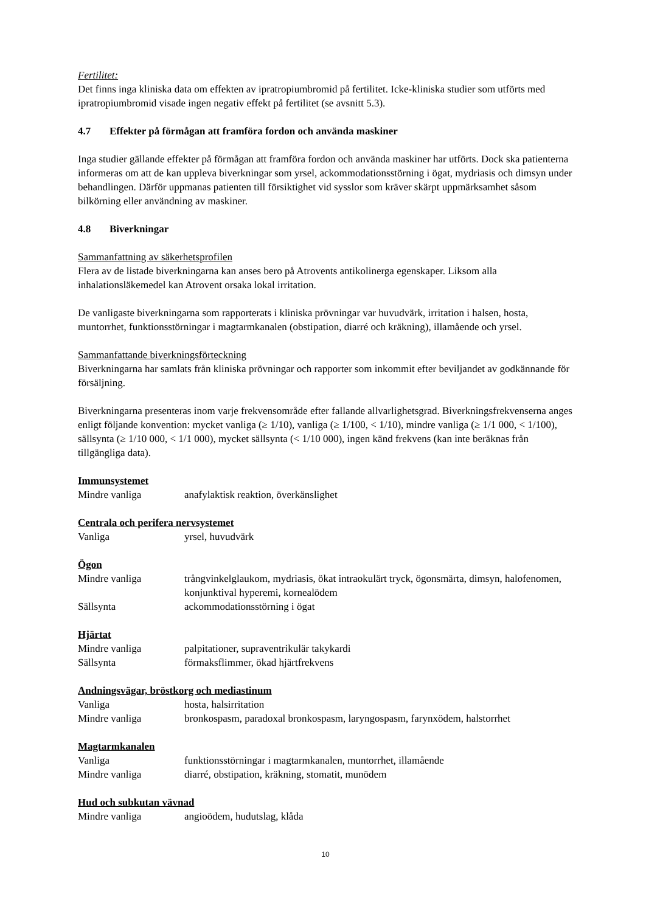Fertilitet:
Det finns inga kliniska data om effekten av ipratropiumbromid på fertilitet. Icke-kliniska studier som utförts med ipratropiumbromid visade ingen negativ effekt på fertilitet (se avsnitt 5.3).
4.7 Effekter på förmågan att framföra fordon och använda maskiner
Inga studier gällande effekter på förmågan att framföra fordon och använda maskiner har utförts. Dock ska patienterna informeras om att de kan uppleva biverkningar som yrsel, ackommodationsstörning i ögat, mydriasis och dimsyn under behandlingen. Därför uppmanas patienten till försiktighet vid sysslor som kräver skärpt uppmärksamhet såsom bilkörning eller användning av maskiner.
4.8 Biverkningar
Sammanfattning av säkerhetsprofilen
Flera av de listade biverkningarna kan anses bero på Atrovents antikolinerga egenskaper. Liksom alla inhalationsläkemedel kan Atrovent orsaka lokal irritation.
De vanligaste biverkningarna som rapporterats i kliniska prövningar var huvudvärk, irritation i halsen, hosta, muntorrhet, funktionsstörningar i magtarmkanalen (obstipation, diarré och kräkning), illamående och yrsel.
Sammanfattande biverkningsförteckning
Biverkningarna har samlats från kliniska prövningar och rapporter som inkommit efter beviljandet av godkännande för försäljning.
Biverkningarna presenteras inom varje frekvensområde efter fallande allvarlighetsgrad. Biverkningsfrekvenserna anges enligt följande konvention: mycket vanliga (≥ 1/10), vanliga (≥ 1/100, < 1/10), mindre vanliga (≥ 1/1 000, < 1/100), sällsynta (≥ 1/10 000, < 1/1 000), mycket sällsynta (< 1/10 000), ingen känd frekvens (kan inte beräknas från tillgängliga data).
Immunsystemet
| Mindre vanliga | anafylaktisk reaktion, överkänslighet |
Centrala och perifera nervsystemet
| Vanliga | yrsel, huvudvärk |
Ögon
| Mindre vanliga | trångvinkelglaukom, mydriasis, ökat intraokulärt tryck, ögonsmärta, dimsyn, halofenomen, konjunktival hyperemi, kornealödem |
| Sällsynta | ackommodationsstörning i ögat |
Hjärtat
| Mindre vanliga | palpitationer, supraventrikulär takykardi |
| Sällsynta | förmaksflimmer, ökad hjärtfrekvens |
Andningsvägar, bröstkorg och mediastinum
| Vanliga | hosta, halsirritation |
| Mindre vanliga | bronkospasm, paradoxal bronkospasm, laryngospasm, farynxödem, halstorrhet |
Magtarmkanalen
| Vanliga | funktionsstörningar i magtarmkanalen, muntorrhet, illamående |
| Mindre vanliga | diarré, obstipation, kräkning, stomatit, munödem |
Hud och subkutan vävnad
| Mindre vanliga | angioödem, hudutslag, klåda |
10